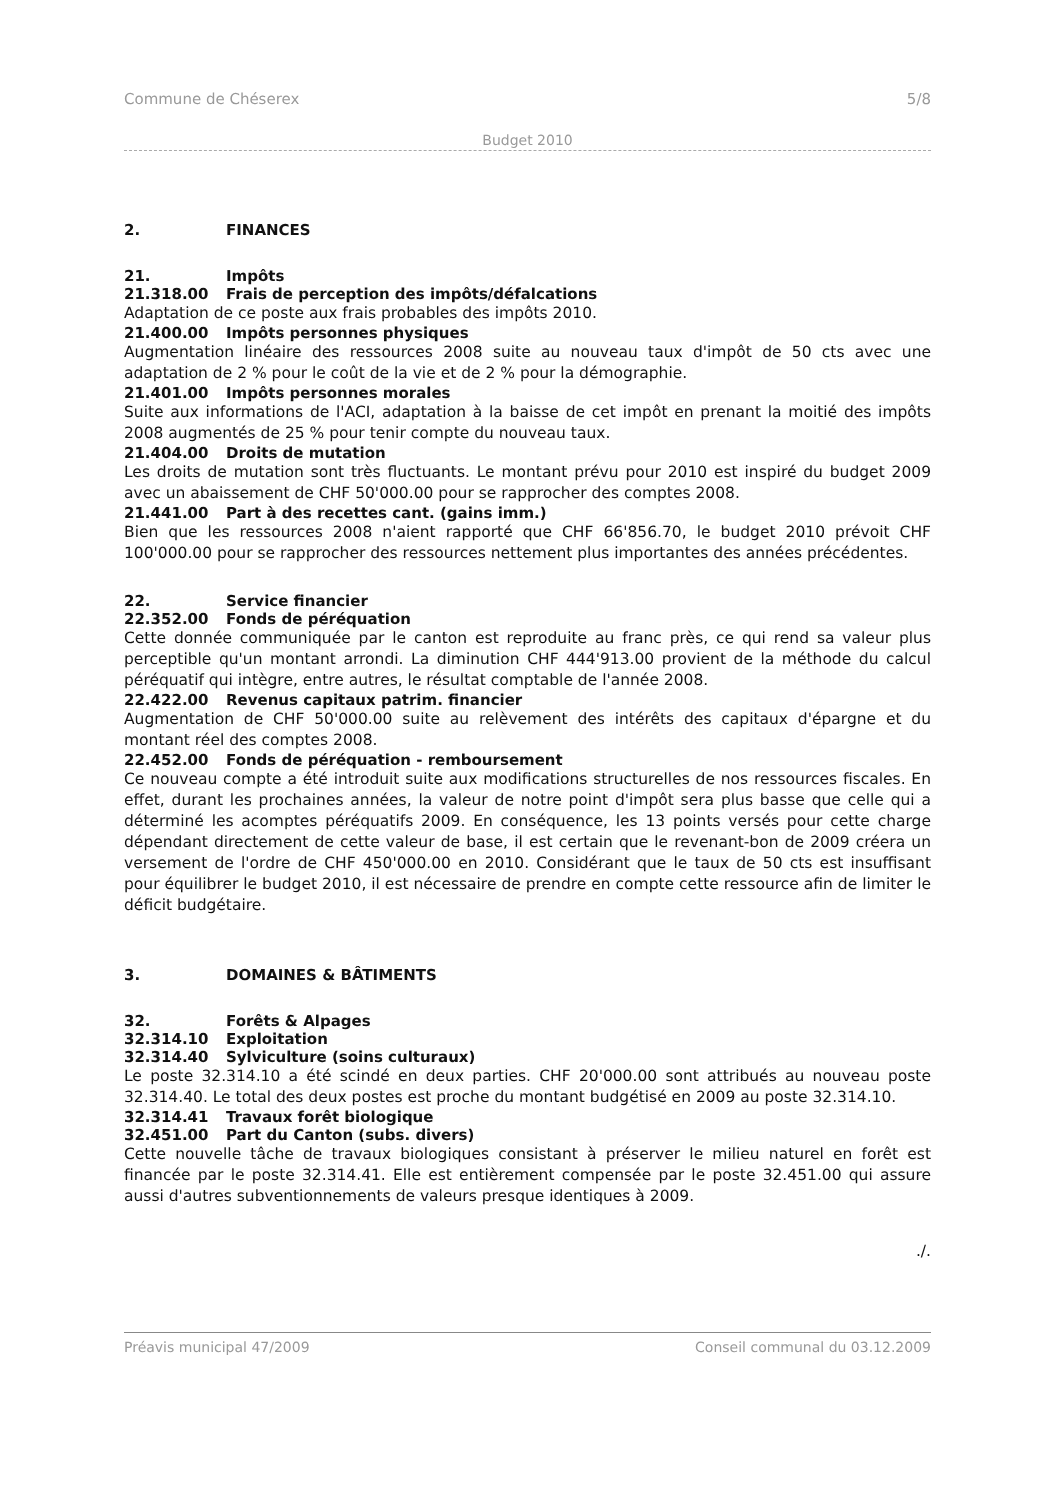Commune de Chéserex 5/8
Budget 2010
2. FINANCES
21. Impôts
21.318.00 Frais de perception des impôts/défalcations
Adaptation de ce poste aux frais probables des impôts 2010.
21.400.00 Impôts personnes physiques
Augmentation linéaire des ressources 2008 suite au nouveau taux d'impôt de 50 cts avec une adaptation de 2 % pour le coût de la vie et de 2 % pour la démographie.
21.401.00 Impôts personnes morales
Suite aux informations de l'ACI, adaptation à la baisse de cet impôt en prenant la moitié des impôts 2008 augmentés de 25 % pour tenir compte du nouveau taux.
21.404.00 Droits de mutation
Les droits de mutation sont très fluctuants. Le montant prévu pour 2010 est inspiré du budget 2009 avec un abaissement de CHF 50'000.00 pour se rapprocher des comptes 2008.
21.441.00 Part à des recettes cant. (gains imm.)
Bien que les ressources 2008 n'aient rapporté que CHF 66'856.70, le budget 2010 prévoit CHF 100'000.00 pour se rapprocher des ressources nettement plus importantes des années précédentes.
22. Service financier
22.352.00 Fonds de péréquation
Cette donnée communiquée par le canton est reproduite au franc près, ce qui rend sa valeur plus perceptible qu'un montant arrondi. La diminution CHF 444'913.00 provient de la méthode du calcul péréquatif qui intègre, entre autres, le résultat comptable de l'année 2008.
22.422.00 Revenus capitaux patrim. financier
Augmentation de CHF 50'000.00 suite au relèvement des intérêts des capitaux d'épargne et du montant réel des comptes 2008.
22.452.00 Fonds de péréquation - remboursement
Ce nouveau compte a été introduit suite aux modifications structurelles de nos ressources fiscales. En effet, durant les prochaines années, la valeur de notre point d'impôt sera plus basse que celle qui a déterminé les acomptes péréquatifs 2009. En conséquence, les 13 points versés pour cette charge dépendant directement de cette valeur de base, il est certain que le revenant-bon de 2009 créera un versement de l'ordre de CHF 450'000.00 en 2010. Considérant que le taux de 50 cts est insuffisant pour équilibrer le budget 2010, il est nécessaire de prendre en compte cette ressource afin de limiter le déficit budgétaire.
3. DOMAINES & BÂTIMENTS
32. Forêts & Alpages
32.314.10 Exploitation
32.314.40 Sylviculture (soins culturaux)
Le poste 32.314.10 a été scindé en deux parties. CHF 20'000.00 sont attribués au nouveau poste 32.314.40. Le total des deux postes est proche du montant budgétisé en 2009 au poste 32.314.10.
32.314.41 Travaux forêt biologique
32.451.00 Part du Canton (subs. divers)
Cette nouvelle tâche de travaux biologiques consistant à préserver le milieu naturel en forêt est financée par le poste 32.314.41. Elle est entièrement compensée par le poste 32.451.00 qui assure aussi d'autres subventionnements de valeurs presque identiques à 2009.
./.
Préavis municipal 47/2009 Conseil communal du 03.12.2009